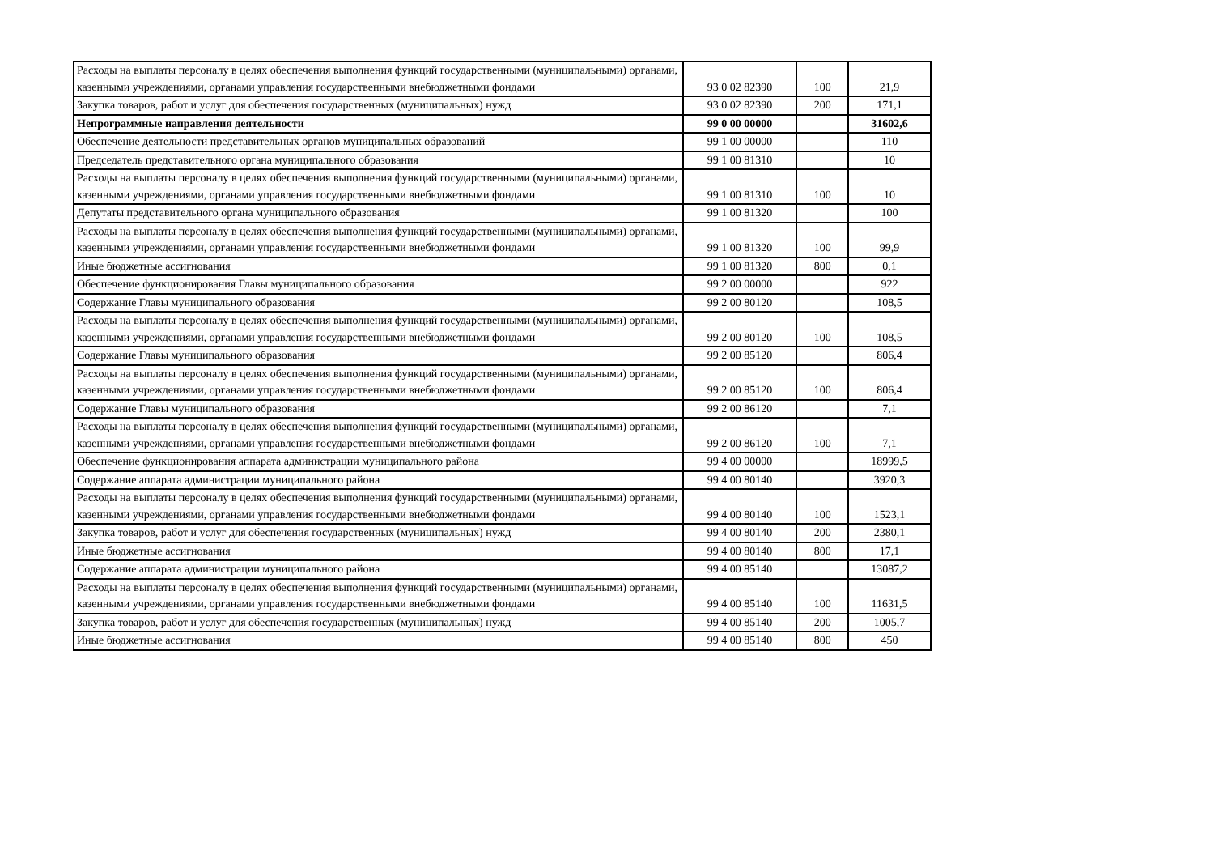| Расходы на выплаты персоналу в целях обеспечения выполнения функций государственными (муниципальными) органами, казенными учреждениями, органами управления государственными внебюджетными фондами | 93 0 02 82390 | 100 | 21,9 |
| Закупка товаров, работ и услуг для обеспечения государственных (муниципальных) нужд | 93 0 02 82390 | 200 | 171,1 |
| Непрограммные направления деятельности | 99 0 00 00000 | | 31602,6 |
| Обеспечение деятельности представительных органов муниципальных образований | 99 1 00 00000 | | 110 |
| Председатель представительного органа муниципального образования | 99 1 00 81310 | | 10 |
| Расходы на выплаты персоналу в целях обеспечения выполнения функций государственными (муниципальными) органами, казенными учреждениями, органами управления государственными внебюджетными фондами | 99 1 00 81310 | 100 | 10 |
| Депутаты представительного органа муниципального образования | 99 1 00 81320 | | 100 |
| Расходы на выплаты персоналу в целях обеспечения выполнения функций государственными (муниципальными) органами, казенными учреждениями, органами управления государственными внебюджетными фондами | 99 1 00 81320 | 100 | 99,9 |
| Иные бюджетные ассигнования | 99 1 00 81320 | 800 | 0,1 |
| Обеспечение функционирования Главы муниципального образования | 99 2 00 00000 | | 922 |
| Содержание Главы муниципального образования | 99 2 00 80120 | | 108,5 |
| Расходы на выплаты персоналу в целях обеспечения выполнения функций государственными (муниципальными) органами, казенными учреждениями, органами управления государственными внебюджетными фондами | 99 2 00 80120 | 100 | 108,5 |
| Содержание Главы муниципального образования | 99 2 00 85120 | | 806,4 |
| Расходы на выплаты персоналу в целях обеспечения выполнения функций государственными (муниципальными) органами, казенными учреждениями, органами управления государственными внебюджетными фондами | 99 2 00 85120 | 100 | 806,4 |
| Содержание Главы муниципального образования | 99 2 00 86120 | | 7,1 |
| Расходы на выплаты персоналу в целях обеспечения выполнения функций государственными (муниципальными) органами, казенными учреждениями, органами управления государственными внебюджетными фондами | 99 2 00 86120 | 100 | 7,1 |
| Обеспечение функционирования аппарата администрации муниципального района | 99 4 00 00000 | | 18999,5 |
| Содержание аппарата администрации муниципального района | 99 4 00 80140 | | 3920,3 |
| Расходы на выплаты персоналу в целях обеспечения выполнения функций государственными (муниципальными) органами, казенными учреждениями, органами управления государственными внебюджетными фондами | 99 4 00 80140 | 100 | 1523,1 |
| Закупка товаров, работ и услуг для обеспечения государственных (муниципальных) нужд | 99 4 00 80140 | 200 | 2380,1 |
| Иные бюджетные ассигнования | 99 4 00 80140 | 800 | 17,1 |
| Содержание аппарата администрации муниципального района | 99 4 00 85140 | | 13087,2 |
| Расходы на выплаты персоналу в целях обеспечения выполнения функций государственными (муниципальными) органами, казенными учреждениями, органами управления государственными внебюджетными фондами | 99 4 00 85140 | 100 | 11631,5 |
| Закупка товаров, работ и услуг для обеспечения государственных (муниципальных) нужд | 99 4 00 85140 | 200 | 1005,7 |
| Иные бюджетные ассигнования | 99 4 00 85140 | 800 | 450 |